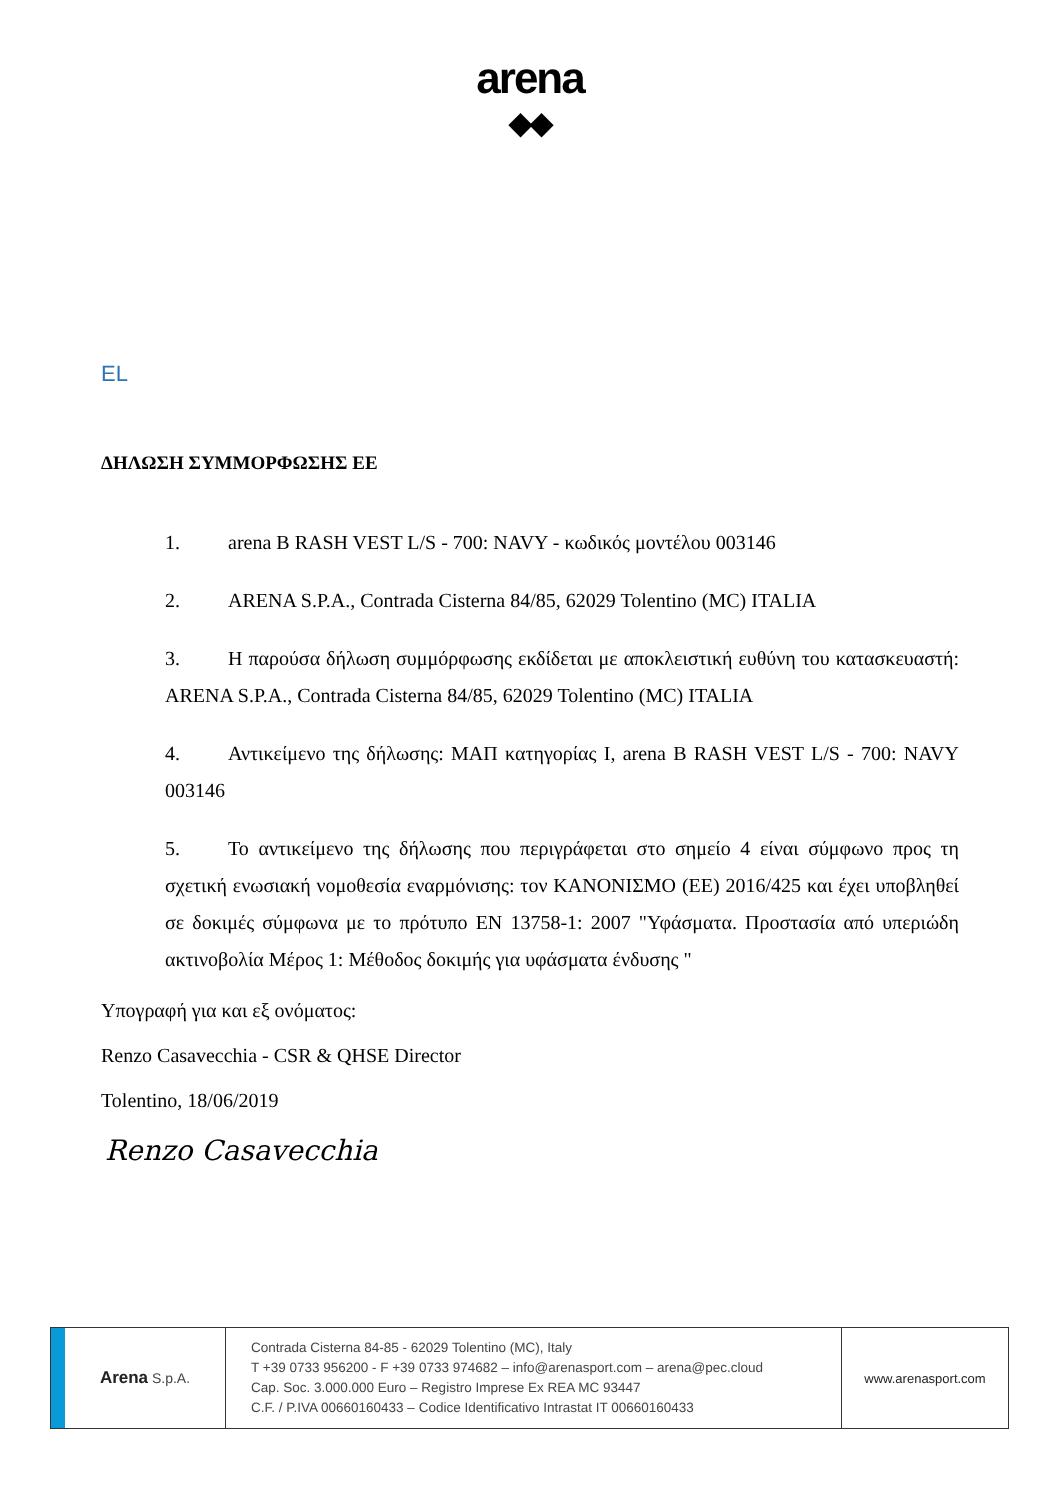arena
◆◆
EL
ΔΗΛΩΣΗ ΣΥΜΜΟΡΦΩΣΗΣ ΕΕ
1. arena B RASH VEST L/S - 700: NAVY - κωδικός μοντέλου 003146
2. ARENA S.P.A., Contrada Cisterna 84/85, 62029 Tolentino (MC) ITALIA
3. Η παρούσα δήλωση συμμόρφωσης εκδίδεται με αποκλειστική ευθύνη του κατασκευαστή: ARENA S.P.A., Contrada Cisterna 84/85, 62029 Tolentino (MC) ITALIA
4. Αντικείμενο της δήλωσης: ΜΑΠ κατηγορίας Ι, arena B RASH VEST L/S - 700: NAVY 003146
5. Το αντικείμενο της δήλωσης που περιγράφεται στο σημείο 4 είναι σύμφωνο προς τη σχετική ενωσιακή νομοθεσία εναρμόνισης: τον ΚΑΝΟΝΙΣΜΟ (ΕΕ) 2016/425 και έχει υποβληθεί σε δοκιμές σύμφωνα με το πρότυπο EN 13758-1: 2007 "Υφάσματα. Προστασία από υπεριώδη ακτινοβολία Μέρος 1: Μέθοδος δοκιμής για υφάσματα ένδυσης "
Υπογραφή για και εξ ονόματος:
Renzo Casavecchia - CSR & QHSE Director
Tolentino, 18/06/2019
Renzo Casavecchia
Arena S.p.A.
Contrada Cisterna 84-85 - 62029 Tolentino (MC), Italy
T +39 0733 956200 - F +39 0733 974682 – info@arenasport.com – arena@pec.cloud
Cap. Soc. 3.000.000 Euro – Registro Imprese Ex REA MC 93447
C.F. / P.IVA 00660160433 – Codice Identificativo Intrastat IT 00660160433
www.arenasport.com